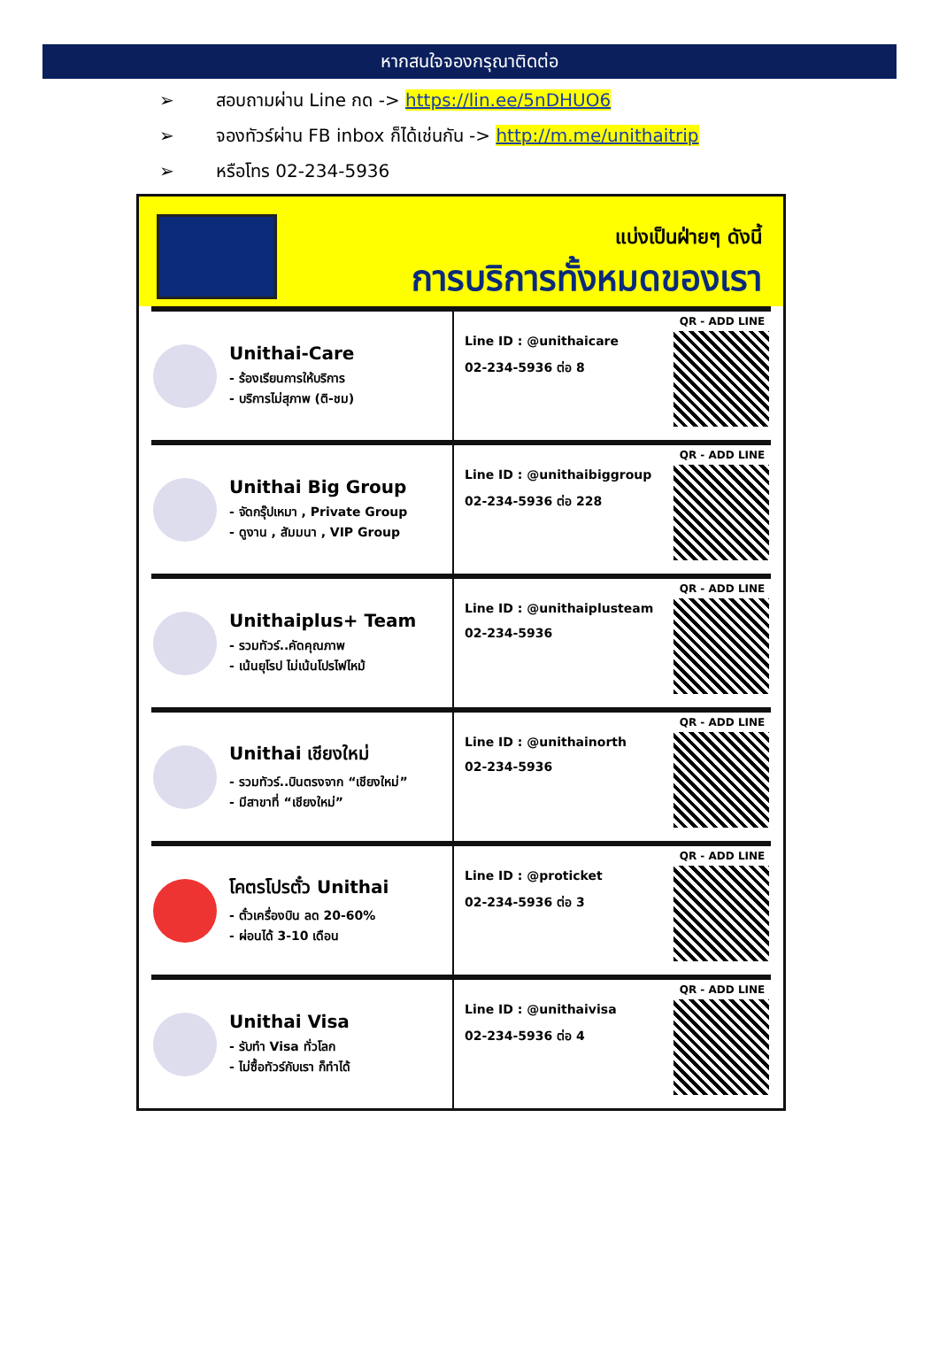หากสนใจจองกรุณาติดต่อ
➢ สอบถามผ่าน Line กด -> https://lin.ee/5nDHUO6
➢ จองทัวร์ผ่าน FB inbox ก็ได้เช่นกัน -> http://m.me/unithaitrip
➢ หรือโทร 02-234-5936
แบ่งเป็นฝ่ายๆ ดังนี้
การบริการทั้งหมดของเรา
Unithai-Care
- ร้องเรียนการให้บริการ
- บริการไม่สุภาพ (ติ-ชม)
Line ID : @unithaicare
02-234-5936 ต่อ 8
QR - ADD LINE
Unithai Big Group
- จัดกรุ๊ปเหมา , Private Group
- ดูงาน , สัมมนา , VIP Group
Line ID : @unithaibiggroup
02-234-5936 ต่อ 228
QR - ADD LINE
Unithaiplus+ Team
- รวมทัวร์..คัดคุณภาพ
- เน้นยุโรป ไม่เน้นโปรไฟไหม้
Line ID : @unithaiplusteam
02-234-5936
QR - ADD LINE
Unithai เชียงใหม่
- รวมทัวร์..บินตรงจาก “เชียงใหม่”
- มีสาขาที่ “เชียงใหม่”
Line ID : @unithainorth
02-234-5936
QR - ADD LINE
โคตรโปรตั๋ว Unithai
- ตั๋วเครื่องบิน ลด 20-60%
- ผ่อนได้ 3-10 เดือน
Line ID : @proticket
02-234-5936 ต่อ 3
QR - ADD LINE
Unithai Visa
- รับทำ Visa ทั่วโลก
- ไม่ซื้อทัวร์กับเรา ก็ทำได้
Line ID : @unithaivisa
02-234-5936 ต่อ 4
QR - ADD LINE